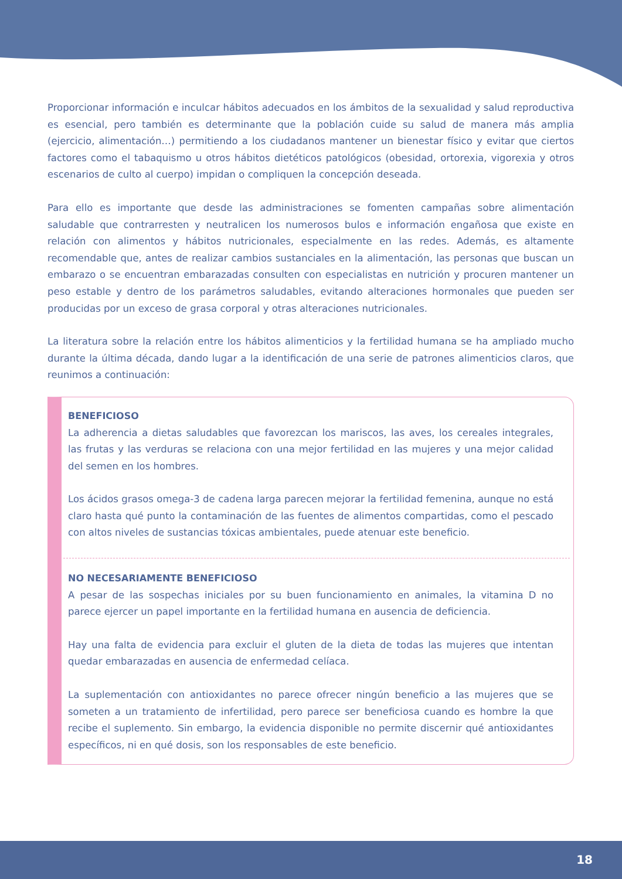Proporcionar información e inculcar hábitos adecuados en los ámbitos de la sexualidad y salud reproductiva es esencial, pero también es determinante que la población cuide su salud de manera más amplia (ejercicio, alimentación…) permitiendo a los ciudadanos mantener un bienestar físico y evitar que ciertos factores como el tabaquismo u otros hábitos dietéticos patológicos (obesidad, ortorexia, vigorexia y otros escenarios de culto al cuerpo) impidan o compliquen la concepción deseada.
Para ello es importante que desde las administraciones se fomenten campañas sobre alimentación saludable que contrarresten y neutralicen los numerosos bulos e información engañosa que existe en relación con alimentos y hábitos nutricionales, especialmente en las redes. Además, es altamente recomendable que, antes de realizar cambios sustanciales en la alimentación, las personas que buscan un embarazo o se encuentran embarazadas consulten con especialistas en nutrición y procuren mantener un peso estable y dentro de los parámetros saludables, evitando alteraciones hormonales que pueden ser producidas por un exceso de grasa corporal y otras alteraciones nutricionales.
La literatura sobre la relación entre los hábitos alimenticios y la fertilidad humana se ha ampliado mucho durante la última década, dando lugar a la identificación de una serie de patrones alimenticios claros, que reunimos a continuación:
BENEFICIOSO
La adherencia a dietas saludables que favorezcan los mariscos, las aves, los cereales integrales, las frutas y las verduras se relaciona con una mejor fertilidad en las mujeres y una mejor calidad del semen en los hombres.
Los ácidos grasos omega-3 de cadena larga parecen mejorar la fertilidad femenina, aunque no está claro hasta qué punto la contaminación de las fuentes de alimentos compartidas, como el pescado con altos niveles de sustancias tóxicas ambientales, puede atenuar este beneficio.
NO NECESARIAMENTE BENEFICIOSO
A pesar de las sospechas iniciales por su buen funcionamiento en animales, la vitamina D no parece ejercer un papel importante en la fertilidad humana en ausencia de deficiencia.
Hay una falta de evidencia para excluir el gluten de la dieta de todas las mujeres que intentan quedar embarazadas en ausencia de enfermedad celíaca.
La suplementación con antioxidantes no parece ofrecer ningún beneficio a las mujeres que se someten a un tratamiento de infertilidad, pero parece ser beneficiosa cuando es hombre la que recibe el suplemento. Sin embargo, la evidencia disponible no permite discernir qué antioxidantes específicos, ni en qué dosis, son los responsables de este beneficio.
18